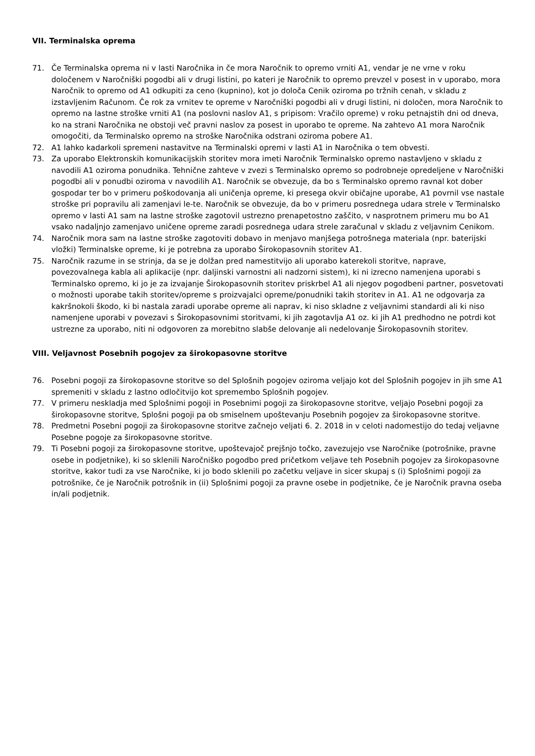VII. Terminalska oprema
71. Če Terminalska oprema ni v lasti Naročnika in če mora Naročnik to opremo vrniti A1, vendar je ne vrne v roku določenem v Naročniški pogodbi ali v drugi listini, po kateri je Naročnik to opremo prevzel v posest in v uporabo, mora Naročnik to opremo od A1 odkupiti za ceno (kupnino), kot jo določa Cenik oziroma po tržnih cenah, v skladu z izstavljenim Računom. Če rok za vrnitev te opreme v Naročniški pogodbi ali v drugi listini, ni določen, mora Naročnik to opremo na lastne stroške vrniti A1 (na poslovni naslov A1, s pripisom: Vračilo opreme) v roku petnajstih dni od dneva, ko na strani Naročnika ne obstoji več pravni naslov za posest in uporabo te opreme. Na zahtevo A1 mora Naročnik omogočiti, da Terminalsko opremo na stroške Naročnika odstrani oziroma pobere A1.
72. A1 lahko kadarkoli spremeni nastavitve na Terminalski opremi v lasti A1 in Naročnika o tem obvesti.
73. Za uporabo Elektronskih komunikacijskih storitev mora imeti Naročnik Terminalsko opremo nastavljeno v skladu z navodili A1 oziroma ponudnika. Tehnične zahteve v zvezi s Terminalsko opremo so podrobneje opredeljene v Naročniški pogodbi ali v ponudbi oziroma v navodilih A1. Naročnik se obvezuje, da bo s Terminalsko opremo ravnal kot dober gospodar ter bo v primeru poškodovanja ali uničenja opreme, ki presega okvir običajne uporabe, A1 povrnil vse nastale stroške pri popravilu ali zamenjavi le-te. Naročnik se obvezuje, da bo v primeru posrednega udara strele v Terminalsko opremo v lasti A1 sam na lastne stroške zagotovil ustrezno prenapetostno zaščito, v nasprotnem primeru mu bo A1 vsako nadaljnjo zamenjavo uničene opreme zaradi posrednega udara strele zaračunal v skladu z veljavnim Cenikom.
74. Naročnik mora sam na lastne stroške zagotoviti dobavo in menjavo manjšega potrošnega materiala (npr. baterijski vložki) Terminalske opreme, ki je potrebna za uporabo Širokopasovnih storitev A1.
75. Naročnik razume in se strinja, da se je dolžan pred namestitvijo ali uporabo katerekoli storitve, naprave, povezovalnega kabla ali aplikacije (npr. daljinski varnostni ali nadzorni sistem), ki ni izrecno namenjena uporabi s Terminalsko opremo, ki jo je za izvajanje Širokopasovnih storitev priskrbel A1 ali njegov pogodbeni partner, posvetovati o možnosti uporabe takih storitev/opreme s proizvajalci opreme/ponudniki takih storitev in A1. A1 ne odgovarja za kakršnokoli škodo, ki bi nastala zaradi uporabe opreme ali naprav, ki niso skladne z veljavnimi standardi ali ki niso namenjene uporabi v povezavi s Širokopasovnimi storitvami, ki jih zagotavlja A1 oz. ki jih A1 predhodno ne potrdi kot ustrezne za uporabo, niti ni odgovoren za morebitno slabše delovanje ali nedelovanje Širokopasovnih storitev.
VIII. Veljavnost Posebnih pogojev za širokopasovne storitve
76. Posebni pogoji za širokopasovne storitve so del Splošnih pogojev oziroma veljajo kot del Splošnih pogojev in jih sme A1 spremeniti v skladu z lastno odločitvijo kot spremembo Splošnih pogojev.
77. V primeru neskladja med Splošnimi pogoji in Posebnimi pogoji za širokopasovne storitve, veljajo Posebni pogoji za širokopasovne storitve, Splošni pogoji pa ob smiselnem upoštevanju Posebnih pogojev za širokopasovne storitve.
78. Predmetni Posebni pogoji za širokopasovne storitve začnejo veljati 6. 2. 2018 in v celoti nadomestijo do tedaj veljavne Posebne pogoje za širokopasovne storitve.
79. Ti Posebni pogoji za širokopasovne storitve, upoštevajoč prejšnjo točko, zavezujejo vse Naročnike (potrošnike, pravne osebe in podjetnike), ki so sklenili Naročniško pogodbo pred pričetkom veljave teh Posebnih pogojev za širokopasovne storitve, kakor tudi za vse Naročnike, ki jo bodo sklenili po začetku veljave in sicer skupaj s (i) Splošnimi pogoji za potrošnike, če je Naročnik potrošnik in (ii) Splošnimi pogoji za pravne osebe in podjetnike, če je Naročnik pravna oseba in/ali podjetnik.